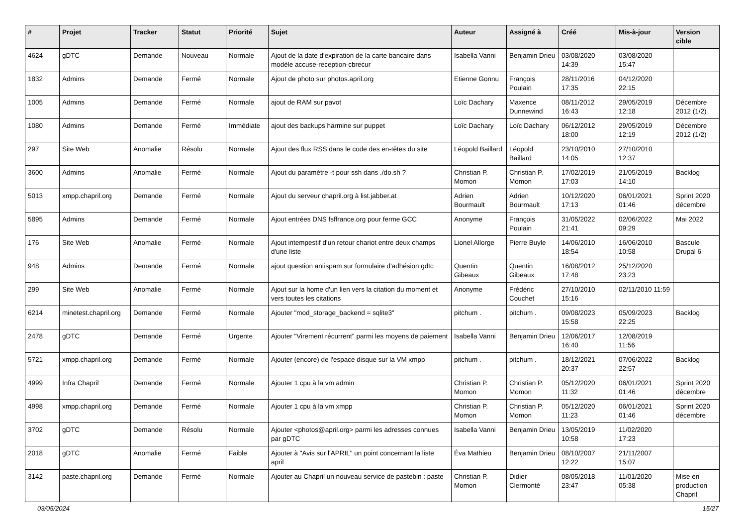| # | Projet | Tracker | Statut | Priorité | Sujet | Auteur | Assigné à | Créé | Mis-à-jour | Version cible |
| --- | --- | --- | --- | --- | --- | --- | --- | --- | --- | --- |
| 4624 | gDTC | Demande | Nouveau | Normale | Ajout de la date d'expiration de la carte bancaire dans modèle accuse-reception-cbrecur | Isabella Vanni | Benjamin Drieu | 03/08/2020 14:39 | 03/08/2020 15:47 | |
| 1832 | Admins | Demande | Fermé | Normale | Ajout de photo sur photos.april.org | Etienne Gonnu | François Poulain | 28/11/2016 17:35 | 04/12/2020 22:15 | |
| 1005 | Admins | Demande | Fermé | Normale | ajout de RAM sur pavot | Loïc Dachary | Maxence Dunnewind | 08/11/2012 16:43 | 29/05/2019 12:18 | Décembre 2012 (1/2) |
| 1080 | Admins | Demande | Fermé | Immédiate | ajout des backups harmine sur puppet | Loïc Dachary | Loïc Dachary | 06/12/2012 18:00 | 29/05/2019 12:19 | Décembre 2012 (1/2) |
| 297 | Site Web | Anomalie | Résolu | Normale | Ajout des flux RSS dans le code des en-têtes du site | Léopold Baillard | Léopold Baillard | 23/10/2010 14:05 | 27/10/2010 12:37 | |
| 3600 | Admins | Anomalie | Fermé | Normale | Ajout du paramètre -t pour ssh dans ./do.sh ? | Christian P. Momon | Christian P. Momon | 17/02/2019 17:03 | 21/05/2019 14:10 | Backlog |
| 5013 | xmpp.chapril.org | Demande | Fermé | Normale | Ajout du serveur chapril.org à list.jabber.at | Adrien Bourmault | Adrien Bourmault | 10/12/2020 17:13 | 06/01/2021 01:46 | Sprint 2020 décembre |
| 5895 | Admins | Demande | Fermé | Normale | Ajout entrées DNS fsffrance.org pour ferme GCC | Anonyme | François Poulain | 31/05/2022 21:41 | 02/06/2022 09:29 | Mai 2022 |
| 176 | Site Web | Anomalie | Fermé | Normale | Ajout intempestif d'un retour chariot entre deux champs d'une liste | Lionel Allorge | Pierre Buyle | 14/06/2010 18:54 | 16/06/2010 10:58 | Bascule Drupal 6 |
| 948 | Admins | Demande | Fermé | Normale | ajout question antispam sur formulaire d'adhésion gdtc | Quentin Gibeaux | Quentin Gibeaux | 16/08/2012 17:48 | 25/12/2020 23:23 | |
| 299 | Site Web | Anomalie | Fermé | Normale | Ajout sur la home d'un lien vers la citation du moment et vers toutes les citations | Anonyme | Frédéric Couchet | 27/10/2010 15:16 | 02/11/2010 11:59 | |
| 6214 | minetest.chapril.org | Demande | Fermé | Normale | Ajouter "mod_storage_backend = sqlite3" | pitchum . | pitchum . | 09/08/2023 15:58 | 05/09/2023 22:25 | Backlog |
| 2478 | gDTC | Demande | Fermé | Urgente | Ajouter "Virement récurrent" parmi les moyens de paiement | Isabella Vanni | Benjamin Drieu | 12/06/2017 16:40 | 12/08/2019 11:56 | |
| 5721 | xmpp.chapril.org | Demande | Fermé | Normale | Ajouter (encore) de l'espace disque sur la VM xmpp | pitchum . | pitchum . | 18/12/2021 20:37 | 07/06/2022 22:57 | Backlog |
| 4999 | Infra Chapril | Demande | Fermé | Normale | Ajouter 1 cpu à la vm admin | Christian P. Momon | Christian P. Momon | 05/12/2020 11:32 | 06/01/2021 01:46 | Sprint 2020 décembre |
| 4998 | xmpp.chapril.org | Demande | Fermé | Normale | Ajouter 1 cpu à la vm xmpp | Christian P. Momon | Christian P. Momon | 05/12/2020 11:23 | 06/01/2021 01:46 | Sprint 2020 décembre |
| 3702 | gDTC | Demande | Résolu | Normale | Ajouter <photos@april.org> parmi les adresses connues par gDTC | Isabella Vanni | Benjamin Drieu | 13/05/2019 10:58 | 11/02/2020 17:23 | |
| 2018 | gDTC | Anomalie | Fermé | Faible | Ajouter à "Avis sur l'APRIL" un point concernant la liste april | Éva Mathieu | Benjamin Drieu | 08/10/2007 12:22 | 21/11/2007 15:07 | |
| 3142 | paste.chapril.org | Demande | Fermé | Normale | Ajouter au Chapril un nouveau service de pastebin : paste | Christian P. Momon | Didier Clermonté | 08/05/2018 23:47 | 11/01/2020 05:38 | Mise en production Chapril |
03/05/2024 15/27